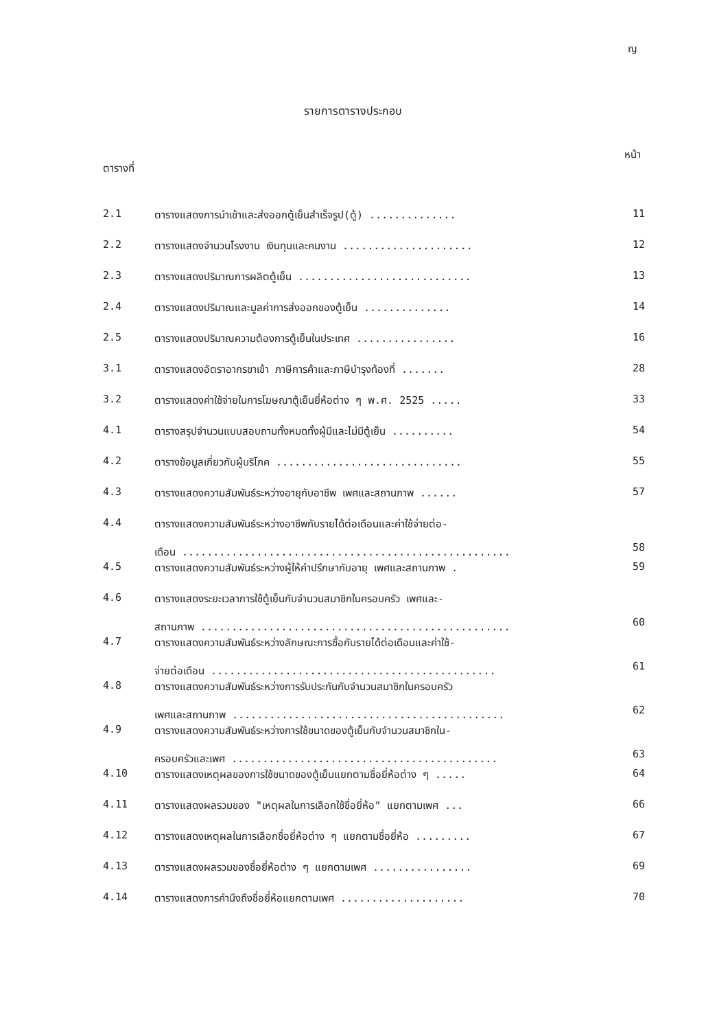ญ
รายการตารางประกอบ
ตารางที่ หน้า
| 2.1 | ตารางแสดงการนำเข้าและส่งออกตู้เย็นสำเร็จรูป(ตู้) .............. | 11 |
| 2.2 | ตารางแสดงจำนวนโรงงาน เงินทุนและคนงาน ..................... | 12 |
| 2.3 | ตารางแสดงปริมาณการผลิตตู้เย็น ............................ | 13 |
| 2.4 | ตารางแสดงปริมาณและมูลค่าการส่งออกของตู้เย็น .............. | 14 |
| 2.5 | ตารางแสดงปริมาณความต้องการตู้เย็นในประเทศ ................ | 16 |
| 3.1 | ตารางแสดงอัตราอากรขาเข้า ภาษีการค้าและภาษีบำรุงท้องที่ ....... | 28 |
| 3.2 | ตารางแสดงค่าใช้จ่ายในการโฆษณาตู้เย็นยี่ห้อต่าง ๆ พ.ศ. 2525 ..... | 33 |
| 4.1 | ตารางสรุปจำนวนแบบสอบถามทั้งหมดทั้งผู้มีและไม่มีตู้เย็น .......... | 54 |
| 4.2 | ตารางข้อมูลเกี่ยวกับผู้บริโภค .............................. | 55 |
| 4.3 | ตารางแสดงความสัมพันธ์ระหว่างอายุกับอาชีพ เพศและสถานภาพ ...... | 57 |
| 4.4 | ตารางแสดงความสัมพันธ์ระหว่างอาชีพกับรายได้ต่อเดือนและค่าใช้จ่ายต่อ- เดือน ..................................................... | 58 |
| 4.5 | ตารางแสดงความสัมพันธ์ระหว่างผู้ให้คำปรึกษากับอายุ เพศและสถานภาพ . | 59 |
| 4.6 | ตารางแสดงระยะเวลาการใช้ตู้เย็นกับจำนวนสมาชิกในครอบครัว เพศและ- สถานภาพ .................................................. | 60 |
| 4.7 | ตารางแสดงความสัมพันธ์ระหว่างลักษณะการซื้อกับรายได้ต่อเดือนและค่าใช้- จ่ายต่อเดือน .............................................. | 61 |
| 4.8 | ตารางแสดงความสัมพันธ์ระหว่างการรับประกันกับจำนวนสมาชิกในครอบครัว เพศและสถานภาพ ............................................ | 62 |
| 4.9 | ตารางแสดงความสัมพันธ์ระหว่างการใช้ขนาดของตู้เย็นกับจำนวนสมาชิกใน- ครอบครัวและเพศ ........................................... | 63 |
| 4.10 | ตารางแสดงเหตุผลของการใช้ขนาดของตู้เย็นแยกตามชื่อยี่ห้อต่าง ๆ ..... | 64 |
| 4.11 | ตารางแสดงผลรวมของ "เหตุผลในการเลือกใช้ชื่อยี่ห้อ" แยกตามเพศ ... | 66 |
| 4.12 | ตารางแสดงเหตุผลในการเลือกชื่อยี่ห้อต่าง ๆ แยกตามชื่อยี่ห้อ ......... | 67 |
| 4.13 | ตารางแสดงผลรวมของชื่อยี่ห้อต่าง ๆ แยกตามเพศ ................ | 69 |
| 4.14 | ตารางแสดงการคำนึงถึงชื่อยี่ห้อแยกตามเพศ .................... | 70 |